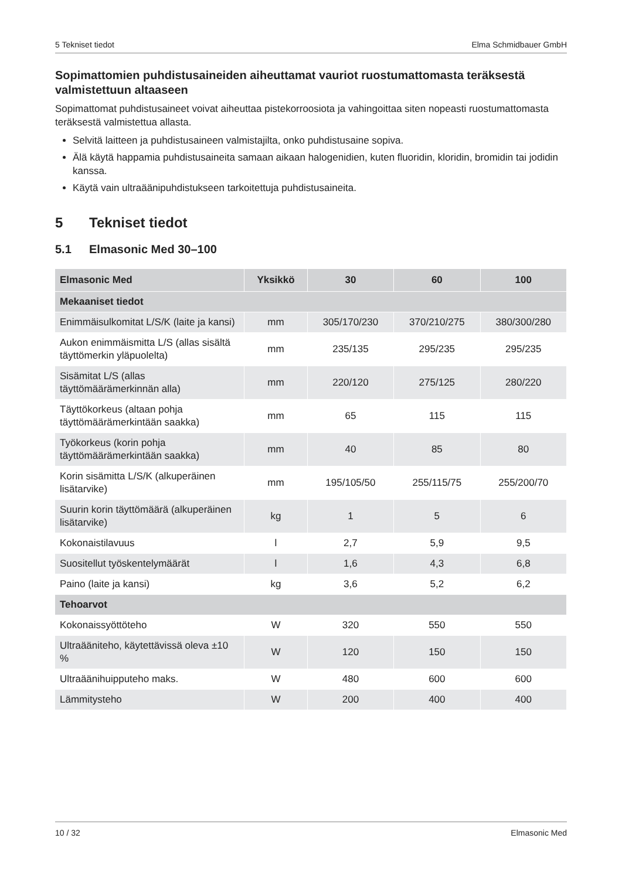5 Tekniset tiedot Elma Schmidbauer GmbH
Sopimattomien puhdistusaineiden aiheuttamat vauriot ruostumattomasta teräksestä valmistettuun altaaseen
Sopimattomat puhdistusaineet voivat aiheuttaa pistekorroosiota ja vahingoittaa siten nopeasti ruostumattomasta teräksestä valmistettua allasta.
Selvitä laitteen ja puhdistusaineen valmistajilta, onko puhdistusaine sopiva.
Älä käytä happamia puhdistusaineita samaan aikaan halogenidien, kuten fluoridin, kloridin, bromidin tai jodidin kanssa.
Käytä vain ultraäänipuhdistukseen tarkoitettuja puhdistusaineita.
5 Tekniset tiedot
5.1 Elmasonic Med 30–100
| Elmasonic Med | Yksikkö | 30 | 60 | 100 |
| --- | --- | --- | --- | --- |
| Mekaaniset tiedot | | | | |
| Enimmäisulkomitat L/S/K (laite ja kansi) | mm | 305/170/230 | 370/210/275 | 380/300/280 |
| Aukon enimmäismitta L/S (allas sisältä täyttömerkin yläpuolelta) | mm | 235/135 | 295/235 | 295/235 |
| Sisämitat L/S (allas täyttömäärämerkinnän alla) | mm | 220/120 | 275/125 | 280/220 |
| Täyttökorkeus (altaan pohja täyttömäärämerkintään saakka) | mm | 65 | 115 | 115 |
| Työkorkeus (korin pohja täyttömäärämerkintään saakka) | mm | 40 | 85 | 80 |
| Korin sisämitta L/S/K (alkuperäinen lisätarvike) | mm | 195/105/50 | 255/115/75 | 255/200/70 |
| Suurin korin täyttömäärä (alkuperäinen lisätarvike) | kg | 1 | 5 | 6 |
| Kokonaistilavuus | l | 2,7 | 5,9 | 9,5 |
| Suositellut työskentelymäärät | l | 1,6 | 4,3 | 6,8 |
| Paino (laite ja kansi) | kg | 3,6 | 5,2 | 6,2 |
| Tehoarvot | | | | |
| Kokonaissyöttöteho | W | 320 | 550 | 550 |
| Ultraääniteho, käytettävissä oleva ±10 % | W | 120 | 150 | 150 |
| Ultraäänihuipputeho maks. | W | 480 | 600 | 600 |
| Lämmitysteho | W | 200 | 400 | 400 |
10 / 32 Elmasonic Med